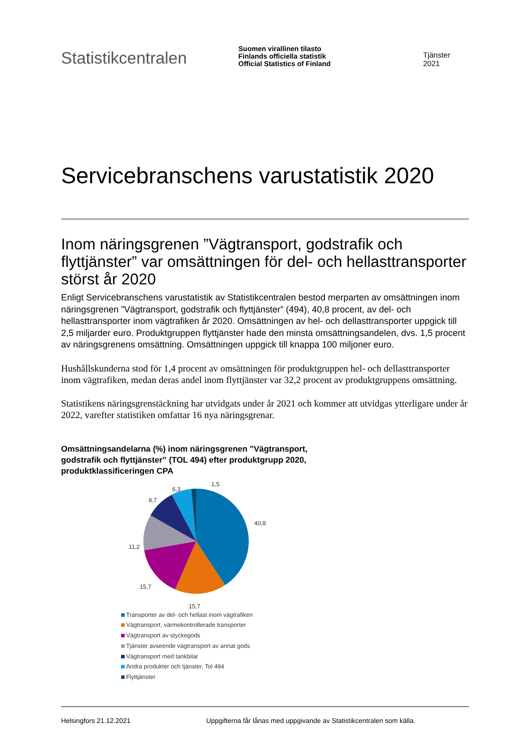Statistikcentralen
Suomen virallinen tilasto
Finlands officiella statistik
Official Statistics of Finland
Tjänster 2021
Servicebranschens varustatistik 2020
Inom näringsgrenen ”Vägtransport, godstrafik och flyttjänster” var omsättningen för del- och hellasttransporter störst år 2020
Enligt Servicebranschens varustatistik av Statistikcentralen bestod merparten av omsättningen inom näringsgrenen ”Vägtransport, godstrafik och flyttjänster” (494), 40,8 procent, av del- och hellasttransporter inom vägtrafiken år 2020. Omsättningen av hel- och dellasttransporter uppgick till 2,5 miljarder euro. Produktgruppen flyttjänster hade den minsta omsättningsandelen, dvs. 1,5 procent av näringsgrenens omsättning. Omsättningen uppgick till knappa 100 miljoner euro.
Hushållskunderna stod för 1,4 procent av omsättningen för produktgruppen hel- och dellasttransporter inom vägtrafiken, medan deras andel inom flyttjänster var 32,2 procent av produktgruppens omsättning.
Statistikens näringsgrenstäckning har utvidgats under år 2021 och kommer att utvidgas ytterligare under år 2022, varefter statistiken omfattar 16 nya näringsgrenar.
Omsättningsandelarna (%) inom näringsgrenen ”Vägtransport,
godstrafik och flyttjänster” (TOL 494) efter produktgrupp 2020,
produktklassificeringen CPA
1,5
6,3
8,7
40,8
11,2
15,7
15,7
Transporter av del- och hellast inom vägtrafiken
Vägtransport, värmekontrollerade transporter
Vägtransport av styckegods
Tjänster avseende vägtransport av annat gods
Vägtransport med tankbilar
Andra produkter och tjänster, Tol 494
Flyttjänster
Helsingfors 21.12.2021 Uppgifterna får lånas med uppgivande av Statistikcentralen som källa.